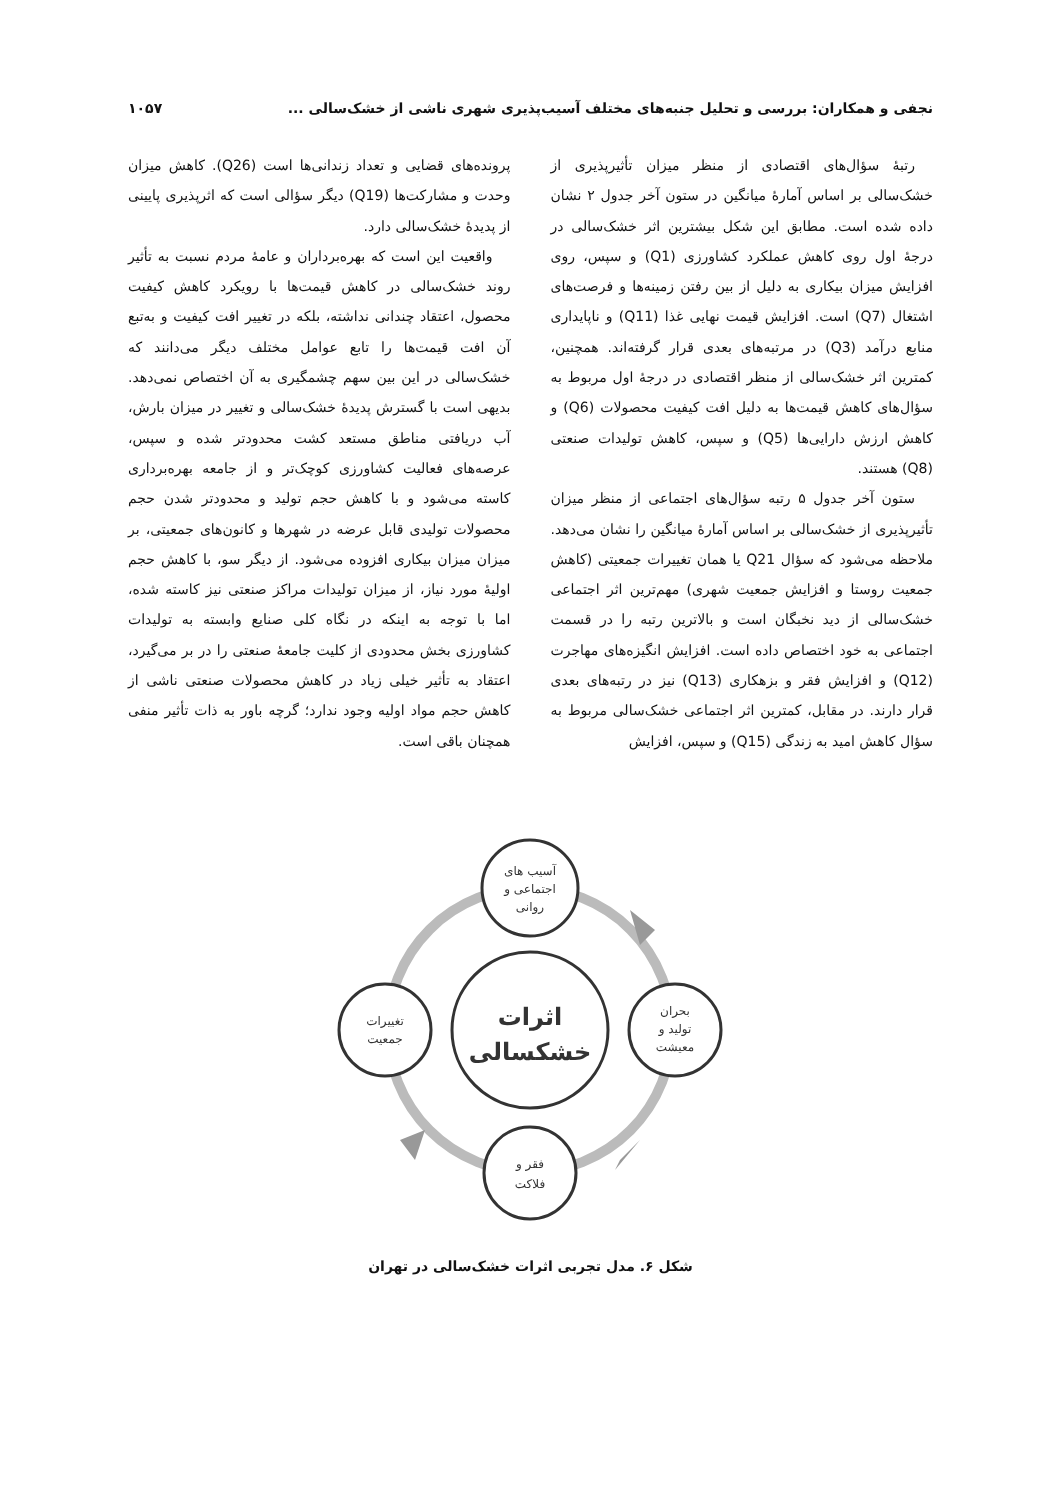نجفی و همکاران: بررسی و تحلیل جنبه‌های مختلف آسیب‌پذیری شهری ناشی از خشک‌سالی ... ۱۰۵۷
رتبهٔ سؤال‌های اقتصادی از منظر میزان تأثیرپذیری از خشک‌سالی بر اساس آمارهٔ میانگین در ستون آخر جدول ۲ نشان داده شده است. مطابق این شکل بیشترین اثر خشک‌سالی در درجهٔ اول روی کاهش عملکرد کشاورزی (Q1) و سپس، روی افزایش میزان بیکاری به دلیل از بین رفتن زمینه‌ها و فرصت‌های اشتغال (Q7) است. افزایش قیمت نهایی غذا (Q11) و ناپایداری منابع درآمد (Q3) در مرتبه‌های بعدی قرار گرفته‌اند. همچنین، کمترین اثر خشک‌سالی از منظر اقتصادی در درجهٔ اول مربوط به سؤال‌های کاهش قیمت‌ها به دلیل افت کیفیت محصولات (Q6) و کاهش ارزش دارایی‌ها (Q5) و سپس، کاهش تولیدات صنعتی (Q8) هستند.
ستون آخر جدول ۵ رتبه سؤال‌های اجتماعی از منظر میزان تأثیرپذیری از خشک‌سالی بر اساس آمارهٔ میانگین را نشان می‌دهد. ملاحظه می‌شود که سؤال Q21 یا همان تغییرات جمعیتی (کاهش جمعیت روستا و افزایش جمعیت شهری) مهم‌ترین اثر اجتماعی خشک‌سالی از دید نخبگان است و بالاترین رتبه را در قسمت اجتماعی به خود اختصاص داده است. افزایش انگیزه‌های مهاجرت (Q12) و افزایش فقر و بزهکاری (Q13) نیز در رتبه‌های بعدی قرار دارند. در مقابل، کمترین اثر اجتماعی خشک‌سالی مربوط به سؤال کاهش امید به زندگی (Q15) و سپس، افزایش
پرونده‌های قضایی و تعداد زندانی‌ها است (Q26). کاهش میزان وحدت و مشارکت‌ها (Q19) دیگر سؤالی است که اثرپذیری پایینی از پدیدهٔ خشک‌سالی دارد.
واقعیت این است که بهره‌برداران و عامهٔ مردم نسبت به تأثیر روند خشک‌سالی در کاهش قیمت‌ها با رویکرد کاهش کیفیت محصول، اعتقاد چندانی نداشته، بلکه در تغییر افت کیفیت و به‌تبع آن افت قیمت‌ها را تابع عوامل مختلف دیگر می‌دانند که خشک‌سالی در این بین سهم چشمگیری به آن اختصاص نمی‌دهد. بدیهی است با گسترش پدیدهٔ خشک‌سالی و تغییر در میزان بارش، آب دریافتی مناطق مستعد کشت محدودتر شده و سپس، عرصه‌های فعالیت کشاورزی کوچک‌تر و از جامعه بهره‌برداری کاسته می‌شود و با کاهش حجم تولید و محدودتر شدن حجم محصولات تولیدی قابل عرضه در شهرها و کانون‌های جمعیتی، بر میزان میزان بیکاری افزوده می‌شود. از دیگر سو، با کاهش حجم اولیهٔ مورد نیاز، از میزان تولیدات مراکز صنعتی نیز کاسته شده، اما با توجه به اینکه در نگاه کلی صنایع وابسته به تولیدات کشاورزی بخش محدودی از کلیت جامعهٔ صنعتی را در بر می‌گیرد، اعتقاد به تأثیر خیلی زیاد در کاهش محصولات صنعتی ناشی از کاهش حجم مواد اولیه وجود ندارد؛ گرچه باور به ذات تأثیر منفی همچنان باقی است.
اثرات
خشکسالی
آسیب های
اجتماعی و
روانی
بحران
تولید و
معیشت
فقر و
فلاکت
تغییرات
جمعیت
شکل ۶. مدل تجربی اثرات خشک‌سالی در تهران